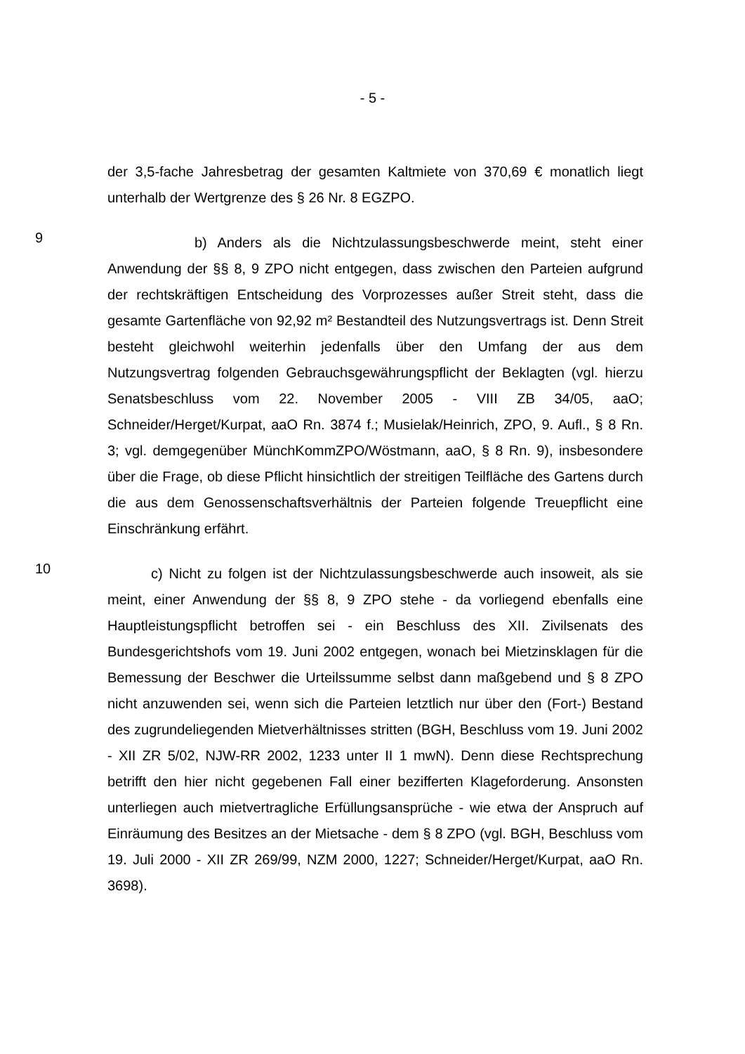- 5 -
der 3,5-fache Jahresbetrag der gesamten Kaltmiete von 370,69 € monatlich liegt unterhalb der Wertgrenze des § 26 Nr. 8 EGZPO.
9
b) Anders als die Nichtzulassungsbeschwerde meint, steht einer Anwendung der §§ 8, 9 ZPO nicht entgegen, dass zwischen den Parteien aufgrund der rechtskräftigen Entscheidung des Vorprozesses außer Streit steht, dass die gesamte Gartenfläche von 92,92 m² Bestandteil des Nutzungsvertrags ist. Denn Streit besteht gleichwohl weiterhin jedenfalls über den Umfang der aus dem Nutzungsvertrag folgenden Gebrauchsgewährungspflicht der Beklagten (vgl. hierzu Senatsbeschluss vom 22. November 2005 - VIII ZB 34/05, aaO; Schneider/Herget/Kurpat, aaO Rn. 3874 f.; Musielak/Heinrich, ZPO, 9. Aufl., § 8 Rn. 3; vgl. demgegenüber MünchKommZPO/Wöstmann, aaO, § 8 Rn. 9), insbesondere über die Frage, ob diese Pflicht hinsichtlich der streitigen Teilfläche des Gartens durch die aus dem Genossenschaftsverhältnis der Parteien folgende Treuepflicht eine Einschränkung erfährt.
10
c) Nicht zu folgen ist der Nichtzulassungsbeschwerde auch insoweit, als sie meint, einer Anwendung der §§ 8, 9 ZPO stehe - da vorliegend ebenfalls eine Hauptleistungspflicht betroffen sei - ein Beschluss des XII. Zivilsenats des Bundesgerichtshofs vom 19. Juni 2002 entgegen, wonach bei Mietzinsklagen für die Bemessung der Beschwer die Urteilssumme selbst dann maßgebend und § 8 ZPO nicht anzuwenden sei, wenn sich die Parteien letztlich nur über den (Fort-) Bestand des zugrundeliegenden Mietverhältnisses stritten (BGH, Beschluss vom 19. Juni 2002 - XII ZR 5/02, NJW-RR 2002, 1233 unter II 1 mwN). Denn diese Rechtsprechung betrifft den hier nicht gegebenen Fall einer bezifferten Klageforderung. Ansonsten unterliegen auch mietvertragliche Erfüllungsansprüche - wie etwa der Anspruch auf Einräumung des Besitzes an der Mietsache - dem § 8 ZPO (vgl. BGH, Beschluss vom 19. Juli 2000 - XII ZR 269/99, NZM 2000, 1227; Schneider/Herget/Kurpat, aaO Rn. 3698).